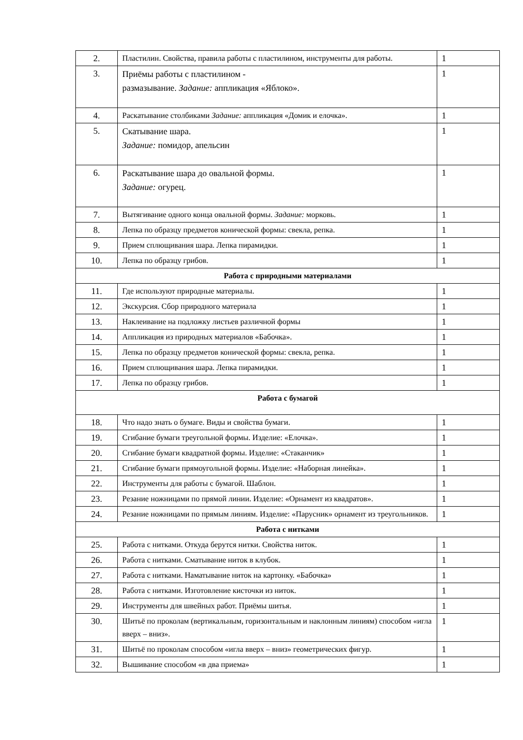| 2. | Пластилин. Свойства, правила работы с пластилином, инструменты для работы. | 1 |
| 3. | Приёмы работы с пластилином - размазывание. Задание: аппликация «Яблоко». | 1 |
| 4. | Раскатывание столбиками Задание: аппликация «Домик и елочка». | 1 |
| 5. | Скатывание шара. Задание: помидор, апельсин | 1 |
| 6. | Раскатывание шара до овальной формы. Задание: огурец. | 1 |
| 7. | Вытягивание одного конца овальной формы. Задание: морковь. | 1 |
| 8. | Лепка по образцу предметов конической формы: свекла, репка. | 1 |
| 9. | Прием сплющивания шара. Лепка пирамидки. | 1 |
| 10. | Лепка по образцу грибов. | 1 |
| Работа с природными материалами | | |
| 11. | Где используют природные материалы. | 1 |
| 12. | Экскурсия. Сбор природного материала | 1 |
| 13. | Наклеивание на подложку листьев различной формы | 1 |
| 14. | Аппликация из природных материалов «Бабочка». | 1 |
| 15. | Лепка по образцу предметов конической формы: свекла, репка. | 1 |
| 16. | Прием сплющивания шара. Лепка пирамидки. | 1 |
| 17. | Лепка по образцу грибов. | 1 |
| Работа с бумагой | | |
| 18. | Что надо знать о бумаге. Виды и свойства бумаги. | 1 |
| 19. | Сгибание бумаги треугольной формы. Изделие: «Елочка». | 1 |
| 20. | Сгибание бумаги квадратной формы. Изделие: «Стаканчик» | 1 |
| 21. | Сгибание бумаги прямоугольной формы. Изделие: «Наборная линейка». | 1 |
| 22. | Инструменты для работы с бумагой. Шаблон. | 1 |
| 23. | Резание ножницами по прямой линии. Изделие: «Орнамент из квадратов». | 1 |
| 24. | Резание ножницами по прямым линиям. Изделие: «Парусник» орнамент из треугольников. | 1 |
| Работа с нитками | | |
| 25. | Работа с нитками. Откуда берутся нитки. Свойства ниток. | 1 |
| 26. | Работа с нитками. Сматывание ниток в клубок. | 1 |
| 27. | Работа с нитками. Наматывание ниток на картонку. «Бабочка» | 1 |
| 28. | Работа с нитками. Изготовление кисточки из ниток. | 1 |
| 29. | Инструменты для швейных работ. Приёмы шитья. | 1 |
| 30. | Шитьё по проколам (вертикальным, горизонтальным и наклонным линиям) способом «игла вверх – вниз». | 1 |
| 31. | Шитьё по проколам способом «игла вверх – вниз» геометрических фигур. | 1 |
| 32. | Вышивание способом «в два приема» | 1 |